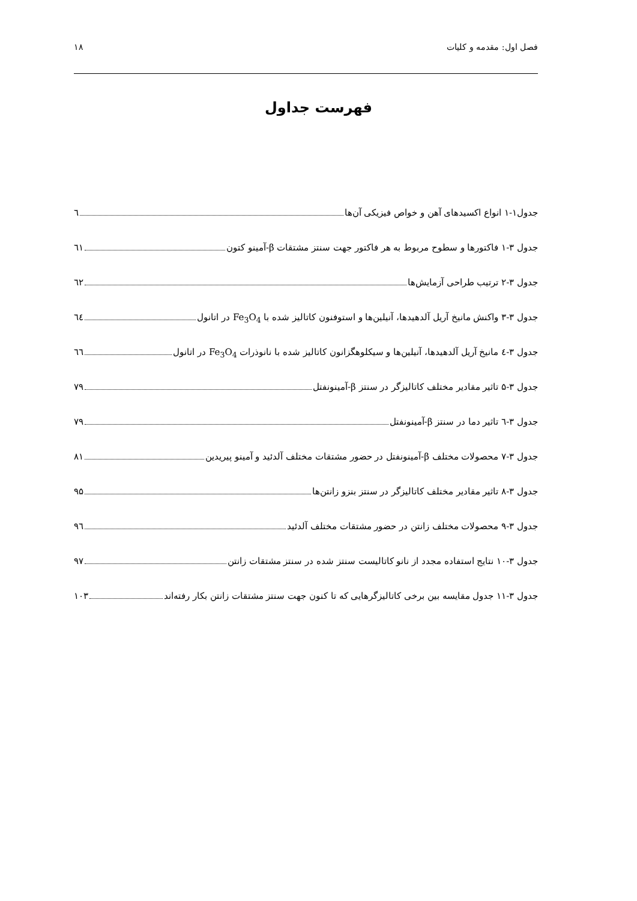فصل اول: مقدمه و کلیات ۱۸
فهرست جداول
جدول۱-۱ انواع اکسیدهای آهن و خواص فیزیکی آن‌ها ٦
جدول ۳-۱ فاکتورها و سطوح مربوط به هر فاکتور جهت سنتز مشتقات β-آمینو کتون ٦١
جدول ۳-۲ ترتیب طراحی آزمایش‌ها ٦٢
جدول ۳-۳ واکنش مانیخ آریل آلدهیدها، آنیلین‌ها و استوفنون کاتالیز شده با Fe<sub>3</sub>O<sub>4</sub> در اتانول ٦٤
جدول ۳-٤ مانیخ آریل آلدهیدها، آنیلین‌ها و سیکلوهگزانون کاتالیز شده با نانوذرات Fe<sub>3</sub>O<sub>4</sub> در اتانول ٦٦
جدول ۳-۵ تاثیر مقادیر مختلف کاتالیزگر در سنتز β-آمینونفتل ۷۹
جدول ۳-٦ تاثیر دما در سنتز β-آمینونفتل ۷۹
جدول ۳-۷ محصولات مختلف β-آمینونفتل در حضور مشتقات مختلف آلدئید و آمینو پیریدین ۸۱
جدول ۳-۸ تاثیر مقادیر مختلف کاتالیزگر در سنتز بنزو زانتن‌ها ۹۵
جدول ۳-۹ محصولات مختلف زانتن در حضور مشتقات مختلف آلدئید ۹٦
جدول ۳-۱۰ نتایج استفاده مجدد از نانو کاتالیست سنتز شده در سنتز مشتقات زانتن ۹۷
جدول ۳-۱۱ جدول مقایسه بین برخی کاتالیزگرهایی که تا کنون جهت سنتز مشتقات زانتن بکار رفته‌اند ۱۰۳